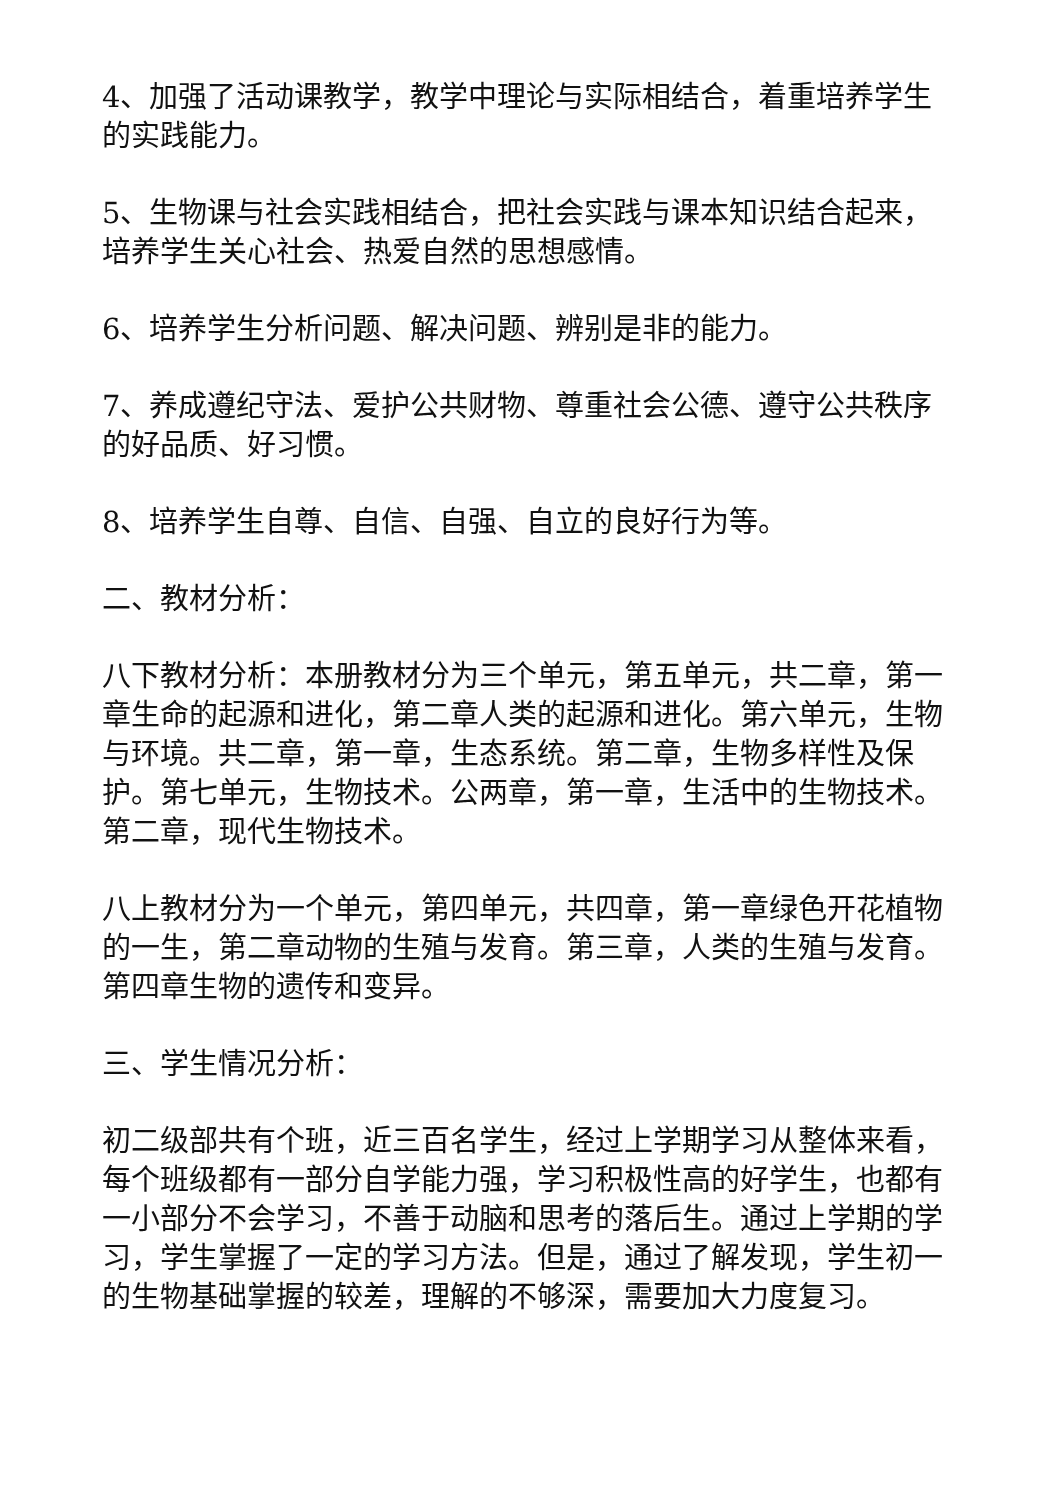4、加强了活动课教学，教学中理论与实际相结合，着重培养学生的实践能力。
5、生物课与社会实践相结合，把社会实践与课本知识结合起来，培养学生关心社会、热爱自然的思想感情。
6、培养学生分析问题、解决问题、辨别是非的能力。
7、养成遵纪守法、爱护公共财物、尊重社会公德、遵守公共秩序的好品质、好习惯。
8、培养学生自尊、自信、自强、自立的良好行为等。
二、教材分析：
八下教材分析：本册教材分为三个单元，第五单元，共二章，第一章生命的起源和进化，第二章人类的起源和进化。第六单元，生物与环境。共二章，第一章，生态系统。第二章，生物多样性及保护。第七单元，生物技术。公两章，第一章，生活中的生物技术。第二章，现代生物技术。
八上教材分为一个单元，第四单元，共四章，第一章绿色开花植物的一生，第二章动物的生殖与发育。第三章，人类的生殖与发育。第四章生物的遗传和变异。
三、学生情况分析：
初二级部共有个班，近三百名学生，经过上学期学习从整体来看，每个班级都有一部分自学能力强，学习积极性高的好学生，也都有一小部分不会学习，不善于动脑和思考的落后生。通过上学期的学习，学生掌握了一定的学习方法。但是，通过了解发现，学生初一的生物基础掌握的较差，理解的不够深，需要加大力度复习。